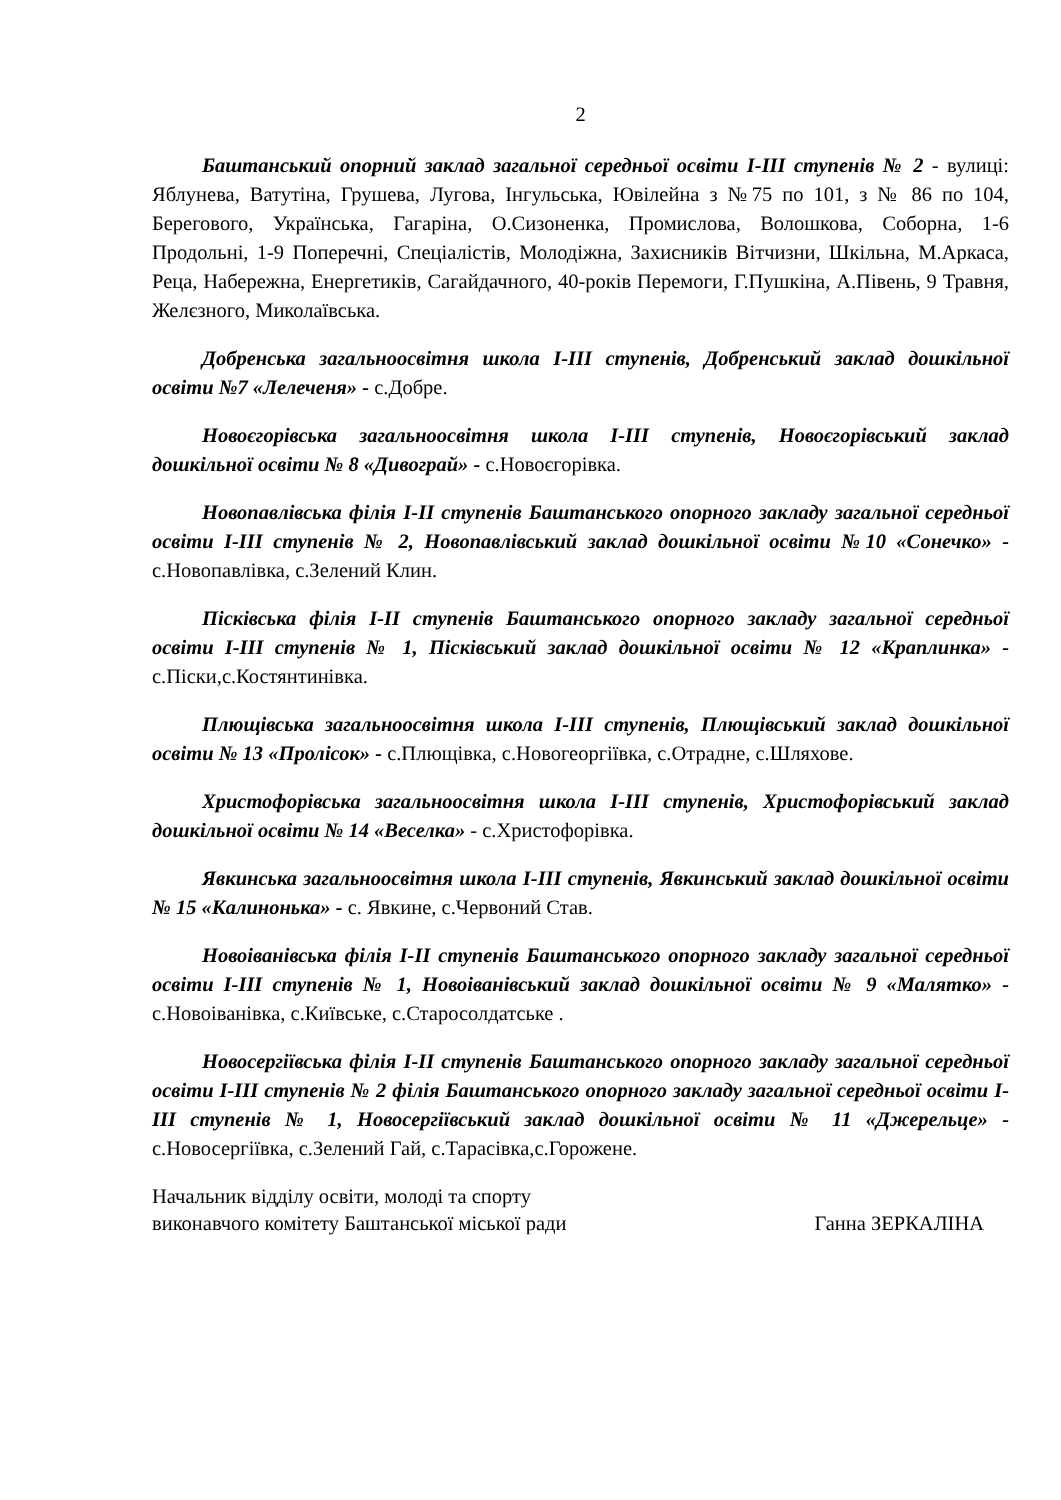2
Баштанський опорний заклад загальної середньої освіти І-ІІІ ступенів № 2 - вулиці: Яблунева, Ватутіна, Грушева, Лугова, Інгульська, Ювілейна з №75 по 101, з № 86 по 104, Берегового, Українська, Гагаріна, О.Сизоненка, Промислова, Волошкова, Соборна, 1-6 Продольні, 1-9 Поперечні, Спеціалістів, Молодіжна, Захисників Вітчизни, Шкільна, М.Аркаса, Реца, Набережна, Енергетиків, Сагайдачного, 40-років Перемоги, Г.Пушкіна, А.Півень, 9 Травня, Желєзного, Миколаївська.
Добренська загальноосвітня школа І-ІІІ ступенів, Добренський заклад дошкільної освіти №7 «Лелеченя» - с.Добре.
Новоєгорівська загальноосвітня школа І-ІІІ ступенів, Новоєгорівський заклад дошкільної освіти № 8 «Дивограй» - с.Новоєгорівка.
Новопавлівська філія І-ІІ ступенів Баштанського опорного закладу загальної середньої освіти І-ІІІ ступенів № 2, Новопавлівський заклад дошкільної освіти №10 «Сонечко» - с.Новопавлівка, с.Зелений Клин.
Пісківська філія І-ІІ ступенів Баштанського опорного закладу загальної середньої освіти І-ІІІ ступенів № 1, Пісківський заклад дошкільної освіти № 12 «Краплинка» - с.Піски,с.Костянтинівка.
Плющівська загальноосвітня школа І-ІІІ ступенів, Плющівський заклад дошкільної освіти № 13 «Пролісок» - с.Плющівка, с.Новогеоргіївка, с.Отрадне, с.Шляхове.
Христофорівська загальноосвітня школа І-ІІІ ступенів, Христофорівський заклад дошкільної освіти № 14 «Веселка» - с.Христофорівка.
Явкинська загальноосвітня школа І-ІІІ ступенів, Явкинський заклад дошкільної освіти № 15 «Калинонька» - с. Явкине, с.Червоний Став.
Новоіванівська філія І-ІІ ступенів Баштанського опорного закладу загальної середньої освіти І-ІІІ ступенів № 1, Новоіванівський заклад дошкільної освіти № 9 «Малятко» - с.Новоіванівка, с.Київське, с.Старосолдатське .
Новосергіївська філія І-ІІ ступенів Баштанського опорного закладу загальної середньої освіти І-ІІІ ступенів № 2 філія Баштанського опорного закладу загальної середньої освіти І-ІІІ ступенів № 1, Новосергіївський заклад дошкільної освіти № 11 «Джерельце» - с.Новосергіївка, с.Зелений Гай, с.Тарасівка,с.Горожене.
Начальник відділу освіти, молоді та спорту
виконавчого комітету Баштанської міської ради
Ганна ЗЕРКАЛІНА